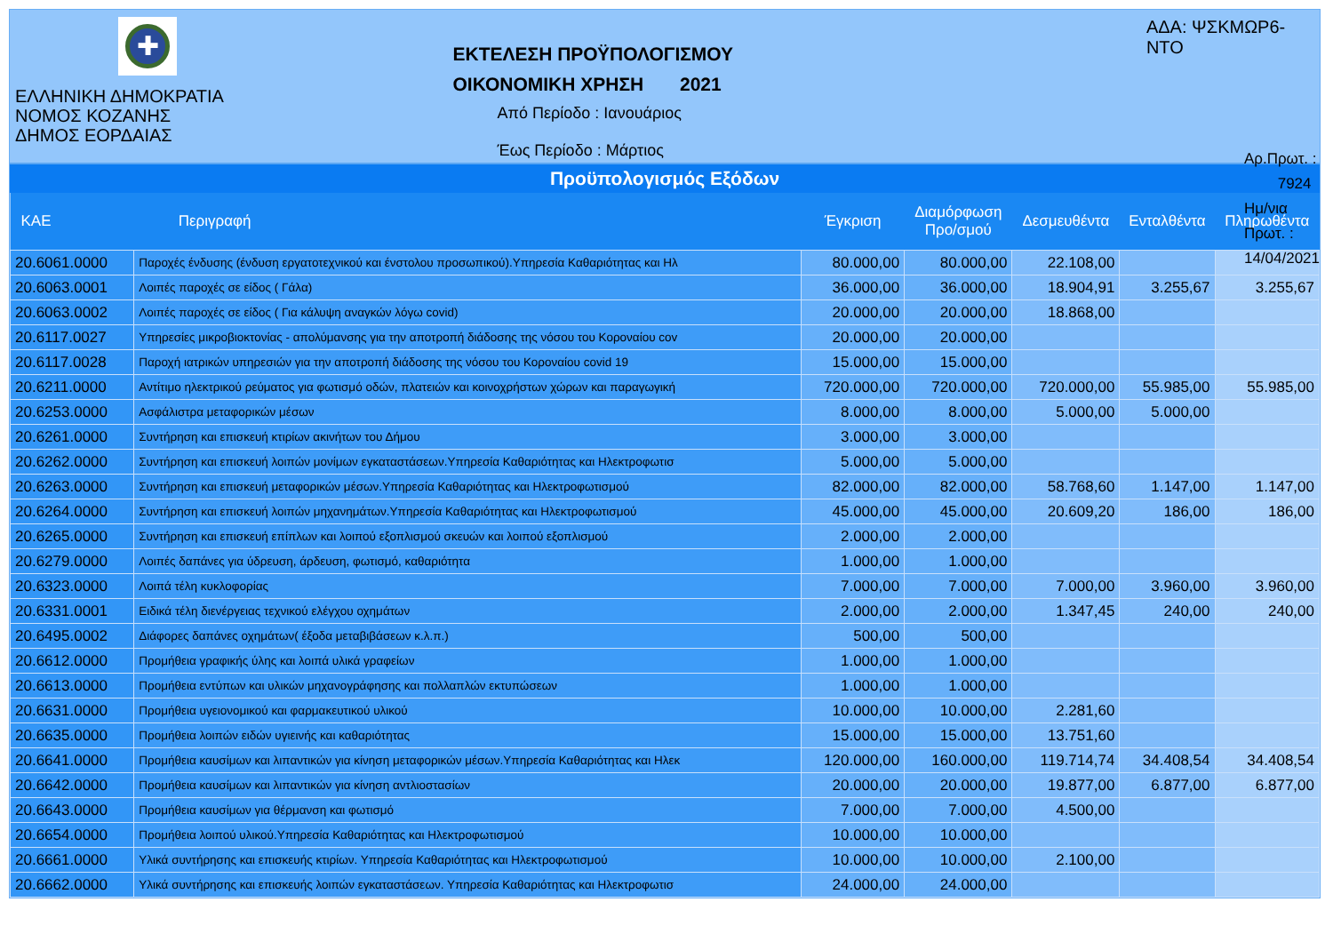✚
ΕΛΛΗΝΙΚΗ ΔΗΜΟΚΡΑΤΙΑ
ΝΟΜΟΣ ΚΟΖΑΝΗΣ
ΔΗΜΟΣ ΕΟΡΔΑΙΑΣ
ΕΚΤΕΛΕΣΗ ΠΡΟΫΠΟΛΟΓΙΣΜΟΥ
ΟΙΚΟΝΟΜΙΚΗ ΧΡΗΣΗ 2021
Από Περίοδο : Ιανουάριος
Έως Περίοδο : Μάρτιος
ΑΔΑ: ΨΣΚΜΩΡ6-ΝΤΟ
Αρ.Πρωτ. : 7924
Ημ/νια Πρωτ. : 14/04/2021
Προϋπολογισμός Εξόδων
| ΚΑΕ | Περιγραφή | Έγκριση | Διαμόρφωση Προ/σμού | Δεσμευθέντα | Ενταλθέντα | Πληρωθέντα |
| --- | --- | --- | --- | --- | --- | --- |
| 20.6061.0000 | Παροχές ένδυσης (ένδυση εργατοτεχνικού και ένστολου προσωπικού).Υπηρεσία Καθαριότητας και Ηλ | 80.000,00 | 80.000,00 | 22.108,00 | | |
| 20.6063.0001 | Λοιπές παροχές σε είδος ( Γάλα) | 36.000,00 | 36.000,00 | 18.904,91 | 3.255,67 | 3.255,67 |
| 20.6063.0002 | Λοιπές παροχές σε είδος ( Για κάλυψη αναγκών λόγω covid) | 20.000,00 | 20.000,00 | 18.868,00 | | |
| 20.6117.0027 | Υπηρεσίες μικροβιοκτονίας - απολύμανσης για την αποτροπή διάδοσης της νόσου του Κοροναίου cov | 20.000,00 | 20.000,00 | | | |
| 20.6117.0028 | Παροχή ιατρικών υπηρεσιών για την αποτροπή διάδοσης της νόσου του Κοροναίου covid 19 | 15.000,00 | 15.000,00 | | | |
| 20.6211.0000 | Αντίτιμο ηλεκτρικού ρεύματος για φωτισμό οδών, πλατειών και κοινοχρήστων χώρων και παραγωγική | 720.000,00 | 720.000,00 | 720.000,00 | 55.985,00 | 55.985,00 |
| 20.6253.0000 | Ασφάλιστρα μεταφορικών μέσων | 8.000,00 | 8.000,00 | 5.000,00 | 5.000,00 | |
| 20.6261.0000 | Συντήρηση και επισκευή κτιρίων ακινήτων του Δήμου | 3.000,00 | 3.000,00 | | | |
| 20.6262.0000 | Συντήρηση και επισκευή λοιπών μονίμων εγκαταστάσεων.Υπηρεσία Καθαριότητας και Ηλεκτροφωτισ | 5.000,00 | 5.000,00 | | | |
| 20.6263.0000 | Συντήρηση και επισκευή μεταφορικών μέσων.Υπηρεσία Καθαριότητας και Ηλεκτροφωτισμού | 82.000,00 | 82.000,00 | 58.768,60 | 1.147,00 | 1.147,00 |
| 20.6264.0000 | Συντήρηση και επισκευή λοιπών μηχανημάτων.Υπηρεσία Καθαριότητας και Ηλεκτροφωτισμού | 45.000,00 | 45.000,00 | 20.609,20 | 186,00 | 186,00 |
| 20.6265.0000 | Συντήρηση και επισκευή επίπλων και λοιπού εξοπλισμού σκευών και λοιπού εξοπλισμού | 2.000,00 | 2.000,00 | | | |
| 20.6279.0000 | Λοιπές δαπάνες για ύδρευση, άρδευση, φωτισμό, καθαριότητα | 1.000,00 | 1.000,00 | | | |
| 20.6323.0000 | Λοιπά τέλη κυκλοφορίας | 7.000,00 | 7.000,00 | 7.000,00 | 3.960,00 | 3.960,00 |
| 20.6331.0001 | Ειδικά τέλη διενέργειας τεχνικού ελέγχου οχημάτων | 2.000,00 | 2.000,00 | 1.347,45 | 240,00 | 240,00 |
| 20.6495.0002 | Διάφορες δαπάνες οχημάτων( έξοδα μεταβιβάσεων κ.λ.π.) | 500,00 | 500,00 | | | |
| 20.6612.0000 | Προμήθεια γραφικής ύλης και λοιπά υλικά γραφείων | 1.000,00 | 1.000,00 | | | |
| 20.6613.0000 | Προμήθεια εντύπων και υλικών μηχανογράφησης και πολλαπλών εκτυπώσεων | 1.000,00 | 1.000,00 | | | |
| 20.6631.0000 | Προμήθεια υγειονομικού και φαρμακευτικού υλικού | 10.000,00 | 10.000,00 | 2.281,60 | | |
| 20.6635.0000 | Προμήθεια λοιπών ειδών υγιεινής και καθαριότητας | 15.000,00 | 15.000,00 | 13.751,60 | | |
| 20.6641.0000 | Προμήθεια καυσίμων και λιπαντικών για κίνηση μεταφορικών μέσων.Υπηρεσία Καθαριότητας και Ηλεκ | 120.000,00 | 160.000,00 | 119.714,74 | 34.408,54 | 34.408,54 |
| 20.6642.0000 | Προμήθεια καυσίμων και λιπαντικών για κίνηση αντλιοστασίων | 20.000,00 | 20.000,00 | 19.877,00 | 6.877,00 | 6.877,00 |
| 20.6643.0000 | Προμήθεια καυσίμων για θέρμανση και φωτισμό | 7.000,00 | 7.000,00 | 4.500,00 | | |
| 20.6654.0000 | Προμήθεια λοιπού υλικού.Υπηρεσία Καθαριότητας και Ηλεκτροφωτισμού | 10.000,00 | 10.000,00 | | | |
| 20.6661.0000 | Υλικά συντήρησης και επισκευής κτιρίων. Υπηρεσία Καθαριότητας και Ηλεκτροφωτισμού | 10.000,00 | 10.000,00 | 2.100,00 | | |
| 20.6662.0000 | Υλικά συντήρησης και επισκευής λοιπών εγκαταστάσεων. Υπηρεσία Καθαριότητας και Ηλεκτροφωτισ | 24.000,00 | 24.000,00 | | | |